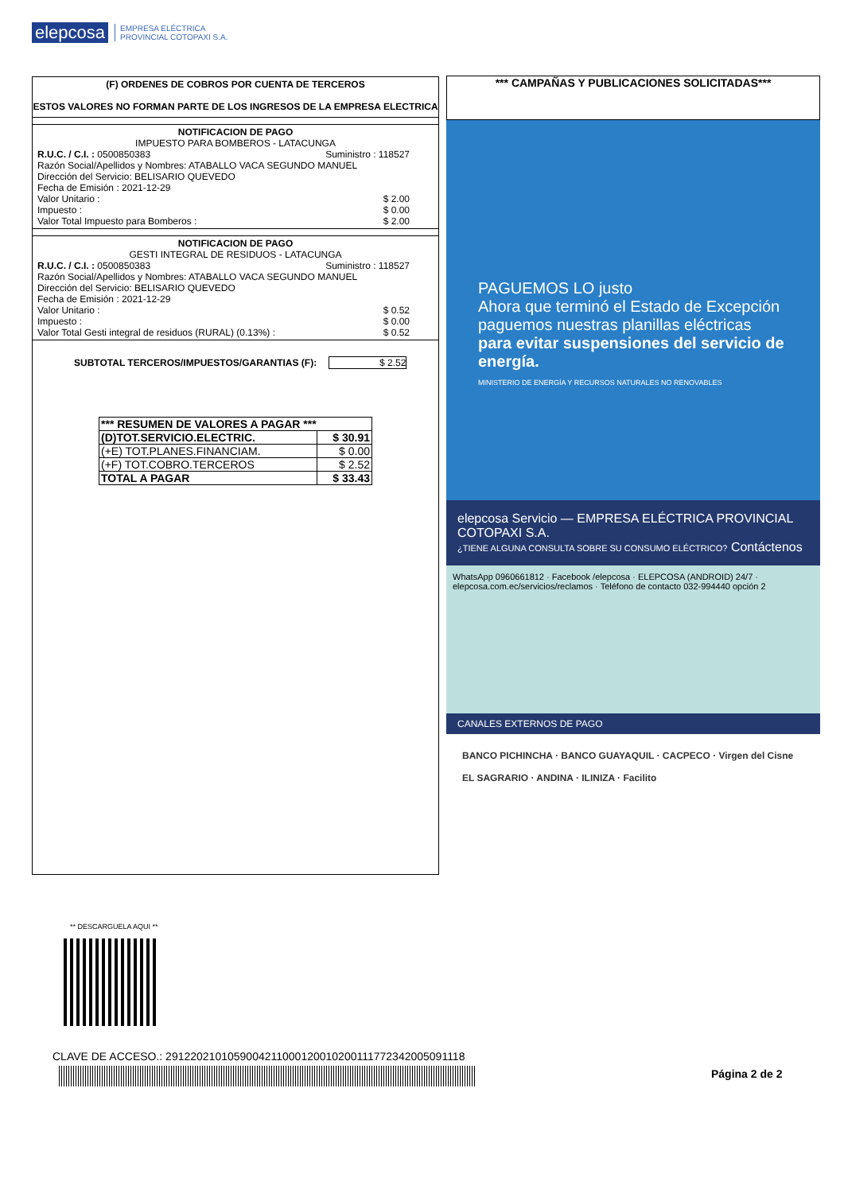elepcosa EMPRESA ELÉCTRICA
PROVINCIAL COTOPAXI S.A.
(F) ORDENES DE COBROS POR CUENTA DE TERCEROS
ESTOS VALORES NO FORMAN PARTE DE LOS INGRESOS DE LA EMPRESA ELECTRICA
NOTIFICACION DE PAGO
IMPUESTO PARA BOMBEROS - LATACUNGA
R.U.C. / C.I. : 0500850383 Suministro : 118527
Razón Social/Apellidos y Nombres: ATABALLO VACA SEGUNDO MANUEL
Dirección del Servicio: BELISARIO QUEVEDO
Fecha de Emisión : 2021-12-29
Valor Unitario : $ 2.00
Impuesto : $ 0.00
Valor Total Impuesto para Bomberos : $ 2.00
NOTIFICACION DE PAGO
GESTI INTEGRAL DE RESIDUOS - LATACUNGA
R.U.C. / C.I. : 0500850383 Suministro : 118527
Razón Social/Apellidos y Nombres: ATABALLO VACA SEGUNDO MANUEL
Dirección del Servicio: BELISARIO QUEVEDO
Fecha de Emisión : 2021-12-29
Valor Unitario : $ 0.52
Impuesto : $ 0.00
Valor Total Gesti integral de residuos (RURAL) (0.13%) : $ 0.52
SUBTOTAL TERCEROS/IMPUESTOS/GARANTIAS (F): $ 2.52
| *** RESUMEN DE VALORES A PAGAR *** | |
| --- | --- |
| (D)TOT.SERVICIO.ELECTRIC. | $ 30.91 |
| (+E) TOT.PLANES.FINANCIAM. | $ 0.00 |
| (+F) TOT.COBRO.TERCEROS | $ 2.52 |
| TOTAL A PAGAR | $ 33.43 |
*** CAMPAÑAS Y PUBLICACIONES SOLICITADAS***
PAGUEMOS LO justo
Ahora que terminó el Estado de Excepción paguemos nuestras planillas eléctricas para evitar suspensiones del servicio de energía.
MINISTERIO DE ENERGÍA Y RECURSOS NATURALES NO RENOVABLES
elepcosa Servicio — EMPRESA ELÉCTRICA PROVINCIAL COTOPAXI S.A.
¿TIENE ALGUNA CONSULTA SOBRE SU CONSUMO ELÉCTRICO? Contáctenos
WhatsApp 0960661812 · Facebook /elepcosa · ELEPCOSA (ANDROID) 24/7 · elepcosa.com.ec/servicios/reclamos · Teléfono de contacto 032-994440 opción 2
CANALES EXTERNOS DE PAGO
BANCO PICHINCHA · BANCO GUAYAQUIL · CACPECO · Virgen del Cisne
EL SAGRARIO · ANDINA · ILINIZA · Facilito
** DESCARGUELA AQUI **
CLAVE DE ACCESO.: 2912202101059004211000120010200111772342005091118
Página 2 de 2